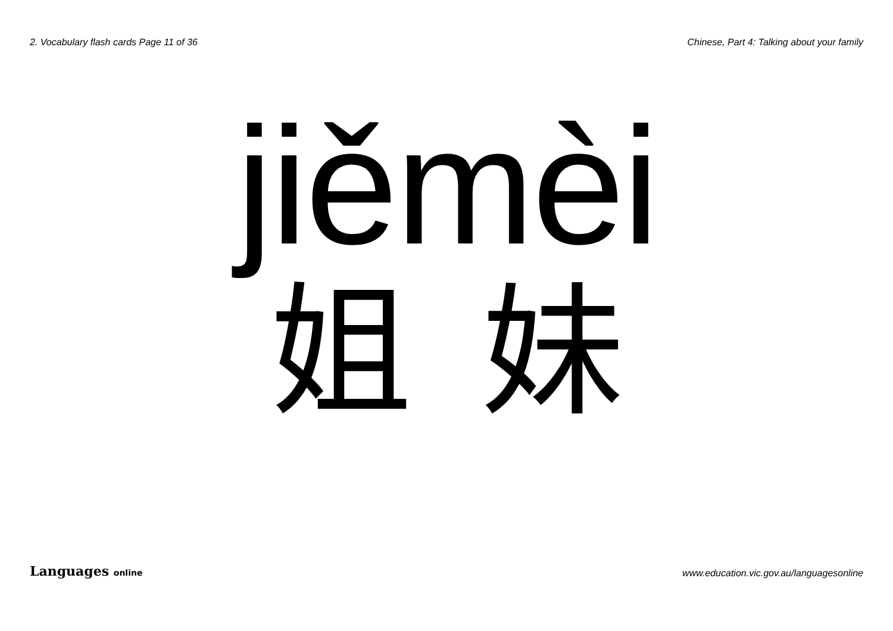2. Vocabulary flash cards Page 11 of 36
Chinese, Part 4: Talking about your family
jiěmèi
姐 妹
Languages online
www.education.vic.gov.au/languagesonline